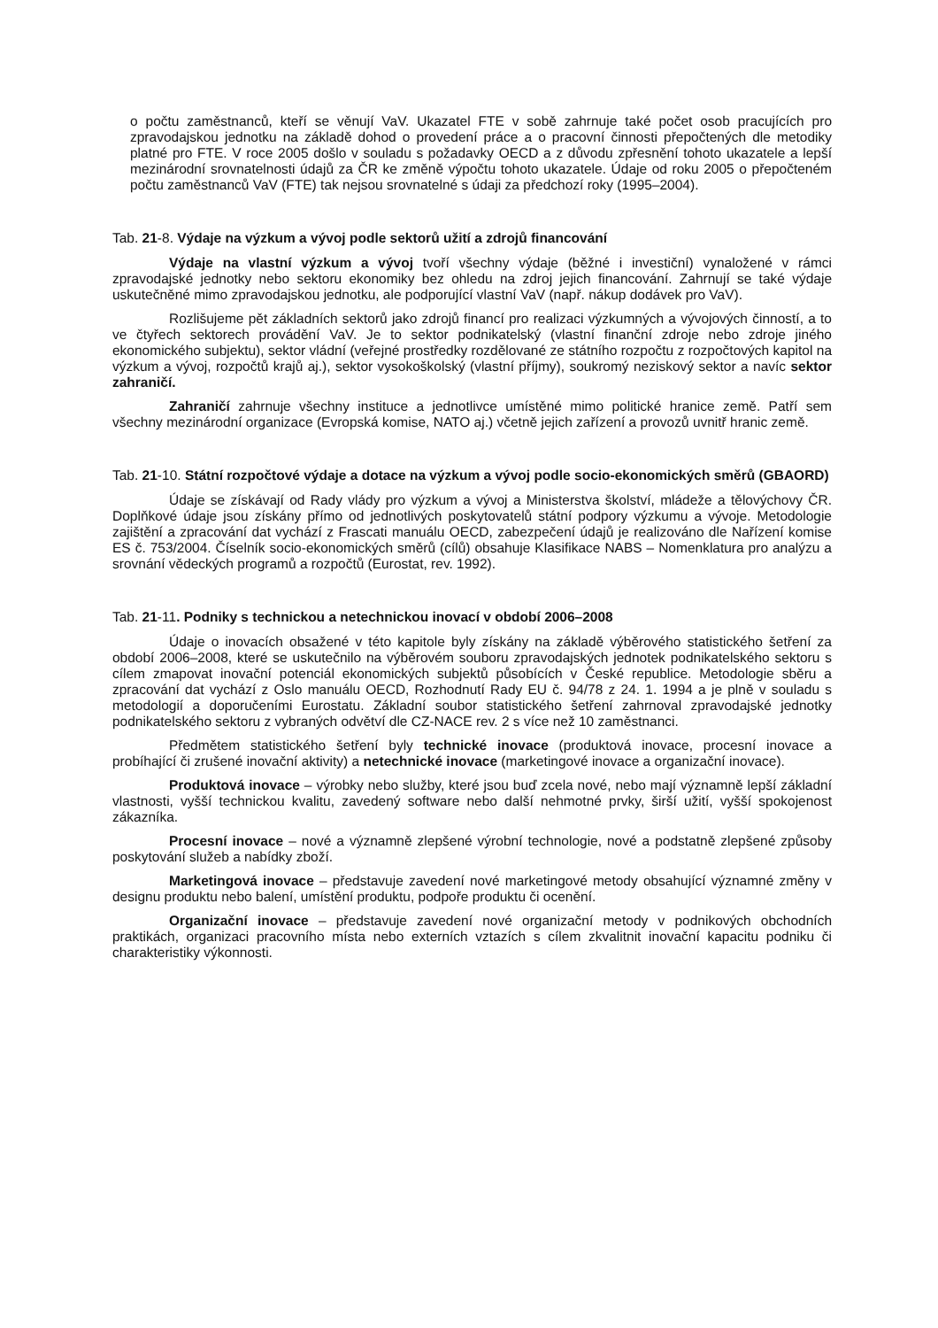o počtu zaměstnanců, kteří se věnují VaV. Ukazatel FTE v sobě zahrnuje také počet osob pracujících pro zpravodajskou jednotku na základě dohod o provedení práce a o pracovní činnosti přepočtených dle metodiky platné pro FTE. V roce 2005 došlo v souladu s požadavky OECD a z důvodu zpřesnění tohoto ukazatele a lepší mezinárodní srovnatelnosti údajů za ČR ke změně výpočtu tohoto ukazatele. Údaje od roku 2005 o přepočteném počtu zaměstnanců VaV (FTE) tak nejsou srovnatelné s údaji za předchozí roky (1995–2004).
Tab. 21-8. Výdaje na výzkum a vývoj podle sektorů užití a zdrojů financování
Výdaje na vlastní výzkum a vývoj tvoří všechny výdaje (běžné i investiční) vynaložené v rámci zpravodajské jednotky nebo sektoru ekonomiky bez ohledu na zdroj jejich financování. Zahrnují se také výdaje uskutečněné mimo zpravodajskou jednotku, ale podporující vlastní VaV (např. nákup dodávek pro VaV).
Rozlišujeme pět základních sektorů jako zdrojů financí pro realizaci výzkumných a vývojových činností, a to ve čtyřech sektorech provádění VaV. Je to sektor podnikatelský (vlastní finanční zdroje nebo zdroje jiného ekonomického subjektu), sektor vládní (veřejné prostředky rozdělované ze státního rozpočtu z rozpočtových kapitol na výzkum a vývoj, rozpočtů krajů aj.), sektor vysokoškolský (vlastní příjmy), soukromý neziskový sektor a navíc sektor zahraničí.
Zahraničí zahrnuje všechny instituce a jednotlivce umístěné mimo politické hranice země. Patří sem všechny mezinárodní organizace (Evropská komise, NATO aj.) včetně jejich zařízení a provozů uvnitř hranic země.
Tab. 21-10. Státní rozpočtové výdaje a dotace na výzkum a vývoj podle socio-ekonomických směrů (GBAORD)
Údaje se získávají od Rady vlády pro výzkum a vývoj a Ministerstva školství, mládeže a tělovýchovy ČR. Doplňkové údaje jsou získány přímo od jednotlivých poskytovatelů státní podpory výzkumu a vývoje. Metodologie zajištění a zpracování dat vychází z Frascati manuálu OECD, zabezpečení údajů je realizováno dle Nařízení komise ES č. 753/2004. Číselník socio-ekonomických směrů (cílů) obsahuje Klasifikace NABS – Nomenklatura pro analýzu a srovnání vědeckých programů a rozpočtů (Eurostat, rev. 1992).
Tab. 21-11. Podniky s technickou a netechnickou inovací v období 2006–2008
Údaje o inovacích obsažené v této kapitole byly získány na základě výběrového statistického šetření za období 2006–2008, které se uskutečnilo na výběrovém souboru zpravodajských jednotek podnikatelského sektoru s cílem zmapovat inovační potenciál ekonomických subjektů působících v České republice. Metodologie sběru a zpracování dat vychází z Oslo manuálu OECD, Rozhodnutí Rady EU č. 94/78 z 24. 1. 1994 a je plně v souladu s metodologií a doporučeními Eurostatu. Základní soubor statistického šetření zahrnoval zpravodajské jednotky podnikatelského sektoru z vybraných odvětví dle CZ-NACE rev. 2 s více než 10 zaměstnanci.
Předmětem statistického šetření byly technické inovace (produktová inovace, procesní inovace a probíhající či zrušené inovační aktivity) a netechnické inovace (marketingové inovace a organizační inovace).
Produktová inovace – výrobky nebo služby, které jsou buď zcela nové, nebo mají významně lepší základní vlastnosti, vyšší technickou kvalitu, zavedený software nebo další nehmotné prvky, širší užití, vyšší spokojenost zákazníka.
Procesní inovace – nové a významně zlepšené výrobní technologie, nové a podstatně zlepšené způsoby poskytování služeb a nabídky zboží.
Marketingová inovace – představuje zavedení nové marketingové metody obsahující významné změny v designu produktu nebo balení, umístění produktu, podpoře produktu či ocenění.
Organizační inovace – představuje zavedení nové organizační metody v podnikových obchodních praktikách, organizaci pracovního místa nebo externích vztazích s cílem zkvalitnit inovační kapacitu podniku či charakteristiky výkonnosti.